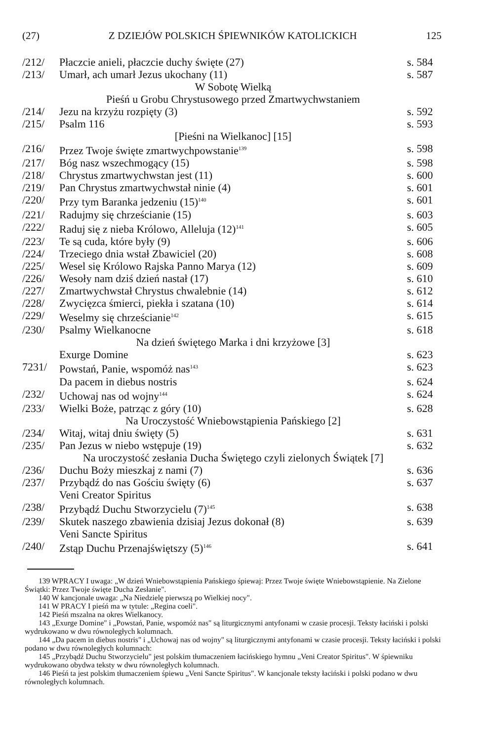(27) Z DZIEJÓW POLSKICH ŚPIEWNIKÓW KATOLICKICH 125
| /212/ | Płaczcie anieli, płaczcie duchy święte (27) | s. 584 |
| /213/ | Umarł, ach umarł Jezus ukochany (11) | s. 587 |
| | W Sobotę Wielką | |
| | Pieśń u Grobu Chrystusowego przed Zmartwychwstaniem | |
| /214/ | Jezu na krzyżu rozpięty (3) | s. 592 |
| /215/ | Psalm 116 | s. 593 |
| | [Pieśni na Wielkanoc] [15] | |
| /216/ | Przez Twoje święte zmartwychpowstanie<sup>139</sup> | s. 598 |
| /217/ | Bóg nasz wszechmogący (15) | s. 598 |
| /218/ | Chrystus zmartwychwstan jest (11) | s. 600 |
| /219/ | Pan Chrystus zmartwychwstał ninie (4) | s. 601 |
| /220/ | Przy tym Baranka jedzeniu (15)<sup>140</sup> | s. 601 |
| /221/ | Radujmy się chrześcianie (15) | s. 603 |
| /222/ | Raduj się z nieba Królowo, Alleluja (12)<sup>141</sup> | s. 605 |
| /223/ | Te są cuda, które były (9) | s. 606 |
| /224/ | Trzeciego dnia wstał Zbawiciel (20) | s. 608 |
| /225/ | Wesel się Królowo Rajska Panno Marya (12) | s. 609 |
| /226/ | Wesoły nam dziś dzień nastał (17) | s. 610 |
| /227/ | Zmartwychwstał Chrystus chwalebnie (14) | s. 612 |
| /228/ | Zwycięzca śmierci, piekła i szatana (10) | s. 614 |
| /229/ | Weselmy się chrześcianie<sup>142</sup> | s. 615 |
| /230/ | Psalmy Wielkanocne | s. 618 |
| | Na dzień świętego Marka i dni krzyżowe [3] | |
| | Exurge Domine | s. 623 |
| 7231/ | Powstań, Panie, wspomóż nas<sup>143</sup> | s. 623 |
| | Da pacem in diebus nostris | s. 624 |
| /232/ | Uchowaj nas od wojny<sup>144</sup> | s. 624 |
| /233/ | Wielki Boże, patrząc z góry (10) | s. 628 |
| | Na Uroczystość Wniebowstąpienia Pańskiego [2] | |
| /234/ | Witaj, witaj dniu święty (5) | s. 631 |
| /235/ | Pan Jezus w niebo wstępuje (19) | s. 632 |
| | Na uroczystość zesłania Ducha Świętego czyli zielonych Świątek [7] | |
| /236/ | Duchu Boży mieszkaj z nami (7) | s. 636 |
| /237/ | Przybądź do nas Gościu święty (6) | s. 637 |
| | Veni Creator Spiritus | |
| /238/ | Przybądź Duchu Stworzycielu (7)<sup>145</sup> | s. 638 |
| /239/ | Skutek naszego zbawienia dzisiaj Jezus dokonał (8) | s. 639 |
| | Veni Sancte Spiritus | |
| /240/ | Zstąp Duchu Przenajświętszy (5)<sup>146</sup> | s. 641 |
139 WPRACY I uwaga: „W dzień Wniebowstąpienia Pańskiego śpiewaj: Przez Twoje święte Wniebowstąpienie. Na Zielone Świątki: Przez Twoje święte Ducha Zesłanie".
140 W kancjonale uwaga: „Na Niedzielę pierwszą po Wielkiej nocy".
141 W PRACY I pieśń ma w tytule: „Regina coeli".
142 Pieśń mszalna na okres Wielkanocy.
143 „Exurge Domine" i „Powstań, Panie, wspomóż nas" są liturgicznymi antyfonami w czasie procesji. Teksty łaciński i polski wydrukowano w dwu równoległych kolumnach.
144 „Da pacem in diebus nostris" i „Uchowaj nas od wojny" są liturgicznymi antyfonami w czasie procesji. Teksty łaciński i polski podano w dwu równoległych kolumnach:
145 „Przybądź Duchu Stworzycielu" jest polskim tłumaczeniem łacińskiego hymnu „Veni Creator Spiritus". W śpiewniku wydrukowano obydwa teksty w dwu równoległych kolumnach.
146 Pieśń ta jest polskim tłumaczeniem śpiewu „Veni Sancte Spiritus". W kancjonale teksty łaciński i polski podano w dwu równoległych kolumnach.